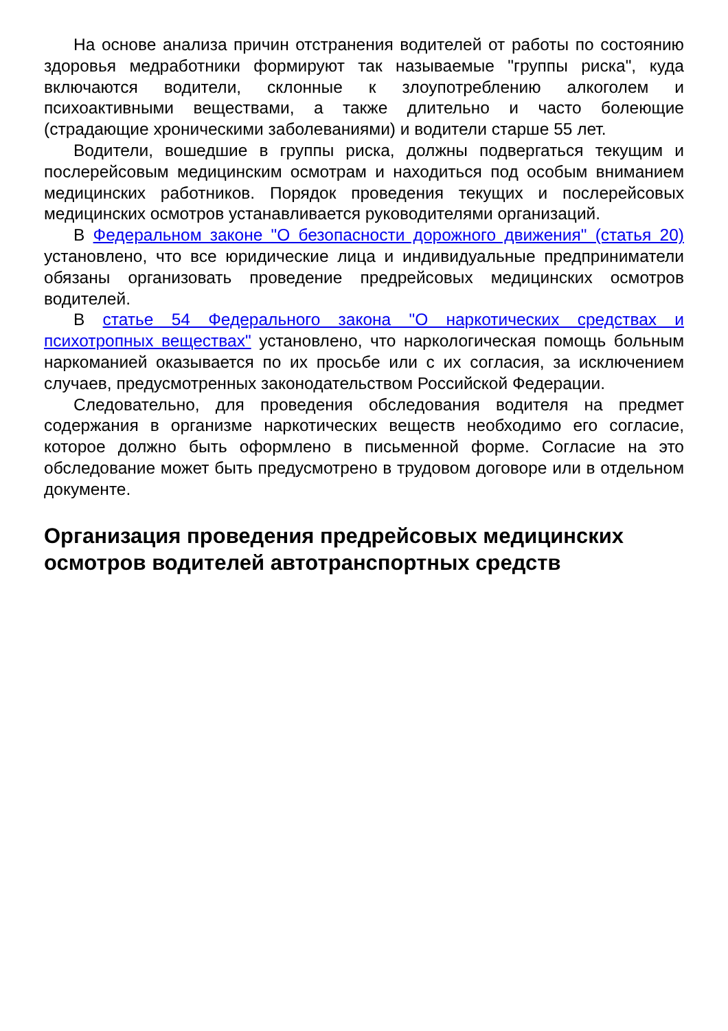На основе анализа причин отстранения водителей от работы по состоянию здоровья медработники формируют так называемые "группы риска", куда включаются водители, склонные к злоупотреблению алкоголем и психоактивными веществами, а также длительно и часто болеющие (страдающие хроническими заболеваниями) и водители старше 55 лет.
Водители, вошедшие в группы риска, должны подвергаться текущим и послерейсовым медицинским осмотрам и находиться под особым вниманием медицинских работников. Порядок проведения текущих и послерейсовых медицинских осмотров устанавливается руководителями организаций.
В Федеральном законе "О безопасности дорожного движения" (статья 20) установлено, что все юридические лица и индивидуальные предприниматели обязаны организовать проведение предрейсовых медицинских осмотров водителей.
В статье 54 Федерального закона "О наркотических средствах и психотропных веществах" установлено, что наркологическая помощь больным наркоманией оказывается по их просьбе или с их согласия, за исключением случаев, предусмотренных законодательством Российской Федерации.
Следовательно, для проведения обследования водителя на предмет содержания в организме наркотических веществ необходимо его согласие, которое должно быть оформлено в письменной форме. Согласие на это обследование может быть предусмотрено в трудовом договоре или в отдельном документе.
Организация проведения предрейсовых медицинских осмотров водителей автотранспортных средств